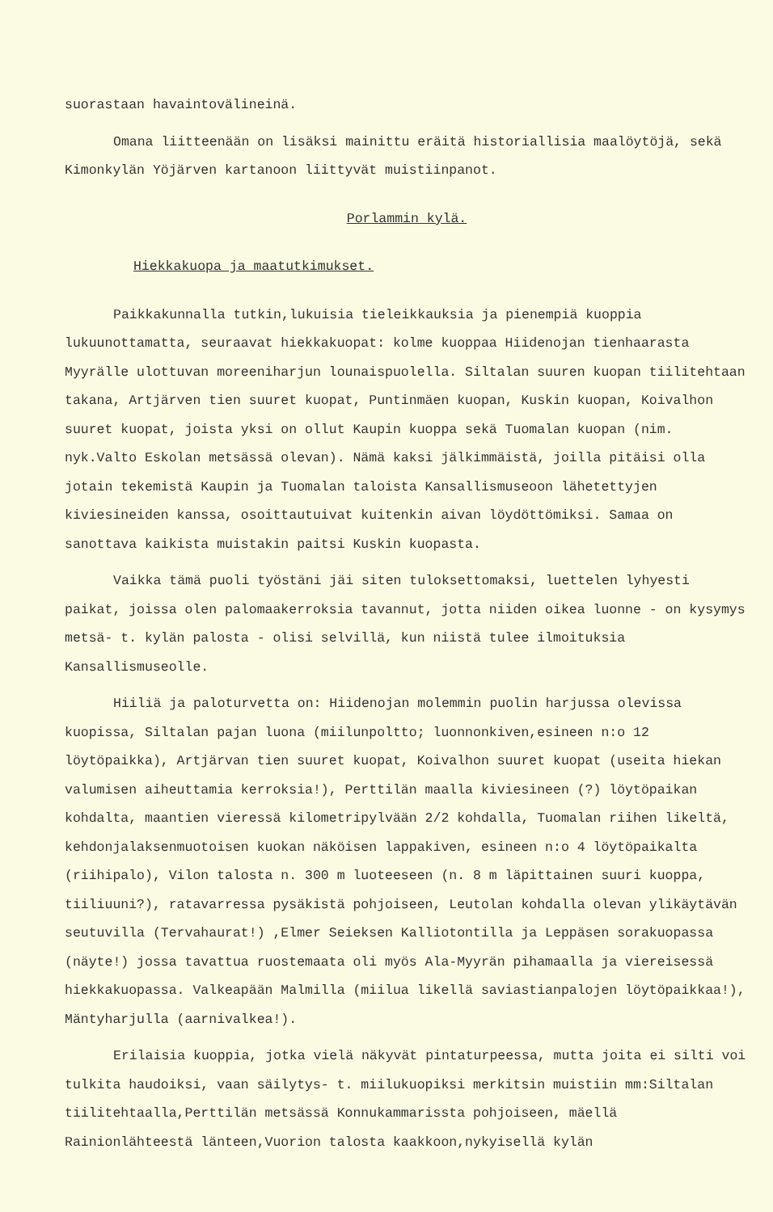suorastaan havaintovälineinä.
Omana liitteenään on lisäksi mainittu eräitä historiallisia maalöytöjä, sekä Kimonkylän Yöjärven kartanoon liittyvät muistiinpanot.
Porlammin kylä.
Hiekkakuopa ja maatutkimukset.
Paikkakunnalla tutkin,lukuisia tieleikkauksia ja pienempiä kuoppia lukuunottamatta, seuraavat hiekkakuopat: kolme kuoppaa Hiidenojan tienhaarasta Myyrälle ulottuvan moreeniharjun lounaispuolella. Siltalan suuren kuopan tiilitehtaan takana, Artjärven tien suuret kuopat, Puntinmäen kuopan, Kuskin kuopan, Koivalhon suuret kuopat, joista yksi on ollut Kaupin kuoppa sekä Tuomalan kuopan (nim. nyk.Valto Eskolan metsässä olevan). Nämä kaksi jälkimmäistä, joilla pitäisi olla jotain tekemistä Kaupin ja Tuomalan taloista Kansallismuseoon lähetettyjen kiviesineiden kanssa, osoittautuivat kuitenkin aivan löydöttömiksi. Samaa on sanottava kaikista muistakin paitsi Kuskin kuopasta.
Vaikka tämä puoli työstäni jäi siten tuloksettomaksi, luettelen lyhyesti paikat, joissa olen palomaakerroksia tavannut, jotta niiden oikea luonne - on kysymys metsä- t. kylän palosta - olisi selvillä, kun niistä tulee ilmoituksia Kansallismuseolle.
Hiiliä ja paloturvetta on: Hiidenojan molemmin puolin harjussa olevissa kuopissa, Siltalan pajan luona (miilunpoltto; luonnonkiven,esineen n:o 12 löytöpaikka), Artjärvan tien suuret kuopat, Koivalhon suuret kuopat (useita hiekan valumisen aiheuttamia kerroksia!), Perttilän maalla kiviesineen (?) löytöpaikan kohdalta, maantien vieressä kilometripylvään 2/2 kohdalla, Tuomalan riihen likeltä, kehdonjalaksenmuotoisen kuokan näköisen lappakiven, esineen n:o 4 löytöpaikalta (riihipalo), Vilon talosta n. 300 m luoteeseen (n. 8 m läpittainen suuri kuoppa, tiiliuuni?), ratavarressa pysäkistä pohjoiseen, Leutolan kohdalla olevan ylikäytävän seutuvilla (Tervahaurat!) ,Elmer Seieksen Kalliotontilla ja Leppäsen sorakuopassa (näyte!) jossa tavattua ruostemaata oli myös Ala-Myyrän pihamaalla ja viereisessä hiekkakuopassa. Valkeapään Malmilla (miilua likellä saviastianpalojen löytöpaikkaa!), Mäntyharjulla (aarnivalkea!).
Erilaisia kuoppia, jotka vielä näkyvät pintaturpeessa, mutta joita ei silti voi tulkita haudoiksi, vaan säilytys- t. miilukuopiksi merkitsin muistiin mm:Siltalan tiilitehtaalla,Perttilän metsässä Konnukammarissta pohjoiseen, mäellä Rainionlähteestä länteen,Vuorion talosta kaakkoon,nykyisellä kylän